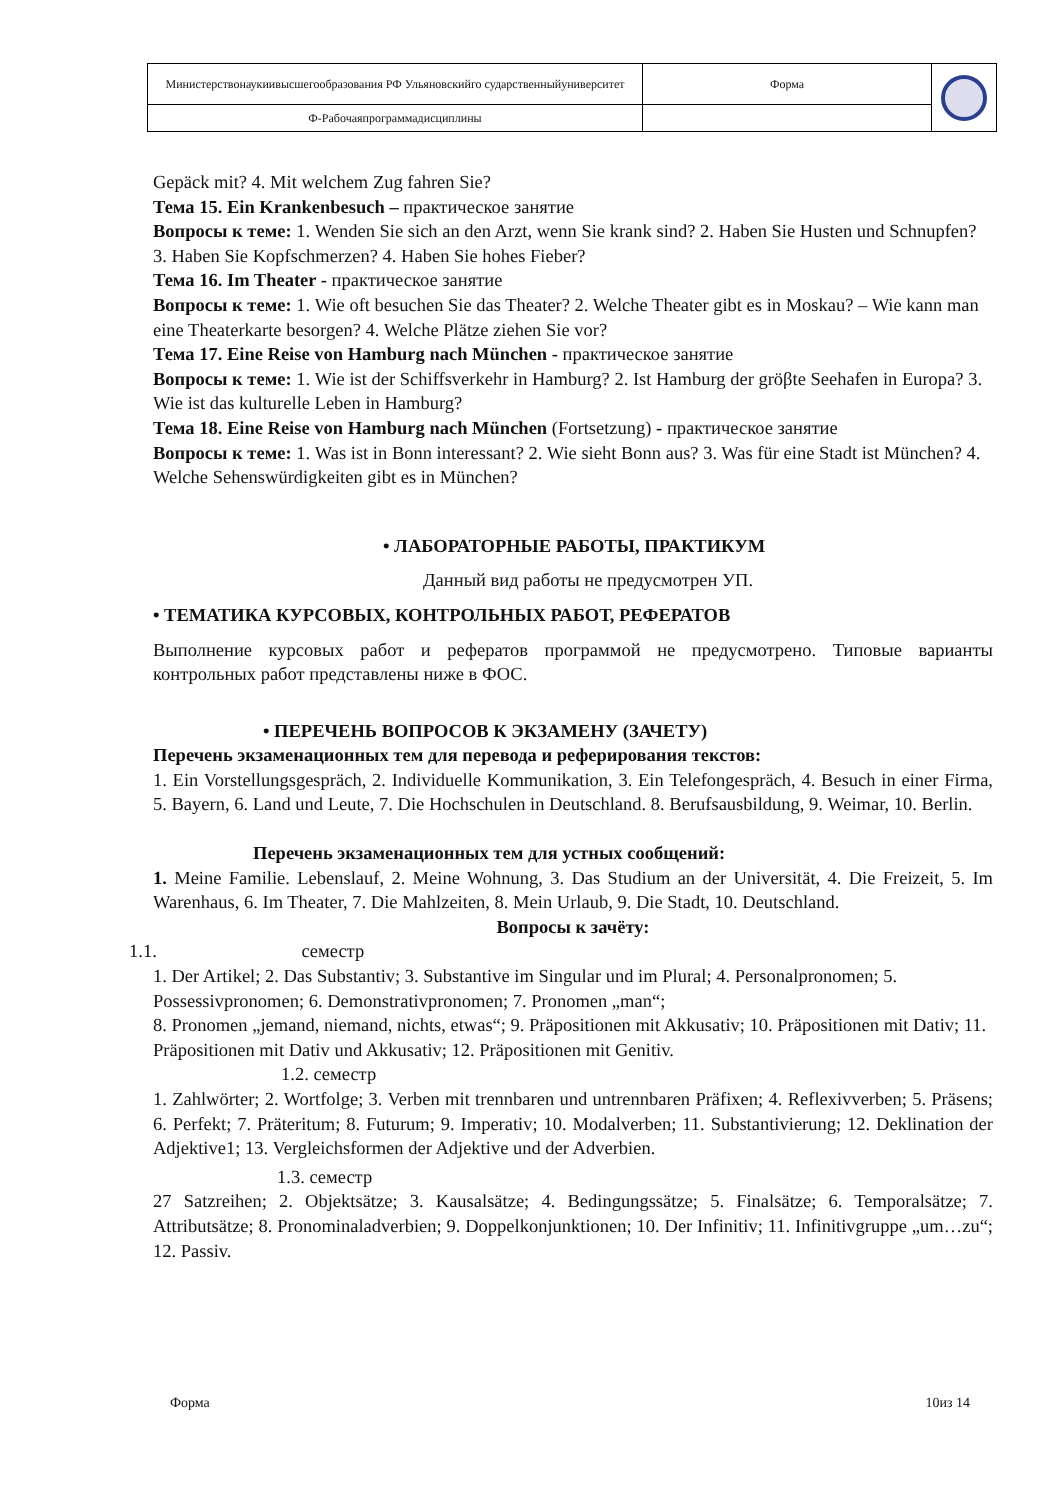| Министерствонаукиивысшегообразования РФ Ульяновскийго сударственныйуниверситет | Форма | |
| Ф-Рабочаяпрограммадисциплины | | |
Gepäck mit? 4. Mit welchem Zug fahren Sie?
Тема 15. Ein Krankenbesuch – практическое занятие
Вопросы к теме: 1. Wenden Sie sich an den Arzt, wenn Sie krank sind? 2. Haben Sie Husten und Schnupfen? 3. Haben Sie Kopfschmerzen? 4. Haben Sie hohes Fieber?
Тема 16. Im Theater - практическое занятие
Вопросы к теме: 1. Wie oft besuchen Sie das Theater? 2. Welche Theater gibt es in Moskau? – Wie kann man eine Theaterkarte besorgen? 4. Welche Plätze ziehen Sie vor?
Тема 17. Eine Reise von Hamburg nach München - практическое занятие
Вопросы к теме: 1. Wie ist der Schiffsverkehr in Hamburg? 2. Ist Hamburg der gröβte Seehafen in Europa? 3. Wie ist das kulturelle Leben in Hamburg?
Тема 18. Eine Reise von Hamburg nach München (Fortsetzung) - практическое занятие
Вопросы к теме: 1. Was ist in Bonn interessant? 2. Wie sieht Bonn aus? 3. Was für eine Stadt ist München? 4. Welche Sehenswürdigkeiten gibt es in München?
• ЛАБОРАТОРНЫЕ РАБОТЫ, ПРАКТИКУМ
Данный вид работы не предусмотрен УП.
• ТЕМАТИКА КУРСОВЫХ, КОНТРОЛЬНЫХ РАБОТ, РЕФЕРАТОВ
Выполнение курсовых работ и рефератов программой не предусмотрено. Типовые варианты контрольных работ представлены ниже в ФОС.
• ПЕРЕЧЕНЬ ВОПРОСОВ К ЭКЗАМЕНУ (ЗАЧЕТУ)
Перечень экзаменационных тем для перевода и реферирования текстов:
1. Ein Vorstellungsgespräch, 2. Individuelle Kommunikation, 3. Ein Telefongespräch, 4. Besuch in einer Firma, 5. Bayern, 6. Land und Leute, 7. Die Hochschulen in Deutschland. 8. Berufsausbildung, 9. Weimar, 10. Berlin.
Перечень экзаменационных тем для устных сообщений:
1. Meine Familie. Lebenslauf, 2. Meine Wohnung, 3. Das Studium an der Universität, 4. Die Freizeit, 5. Im Warenhaus, 6. Im Theater, 7. Die Mahlzeiten, 8. Mein Urlaub, 9. Die Stadt, 10. Deutschland.
Вопросы к зачёту:
1.1. семестр
1. Der Artikel; 2. Das Substantiv; 3. Substantive im Singular und im Plural; 4. Personalpronomen; 5. Possessivpronomen; 6. Demonstrativpronomen; 7. Pronomen „man“;
8. Pronomen „jemand, niemand, nichts, etwas“; 9. Präpositionen mit Akkusativ; 10. Präpositionen mit Dativ; 11. Präpositionen mit Dativ und Akkusativ; 12. Präpositionen mit Genitiv.
1.2. семестр
1. Zahlwörter; 2. Wortfolge; 3. Verben mit trennbaren und untrennbaren Präfixen; 4. Reflexivverben; 5. Präsens; 6. Perfekt; 7. Präteritum; 8. Futurum; 9. Imperativ; 10. Modalverben; 11. Substantivierung; 12. Deklination der Adjektive1; 13. Vergleichsformen der Adjektive und der Adverbien.
1.3. семестр
27 Satzreihen; 2. Objektsätze; 3. Kausalsätze; 4. Bedingungssätze; 5. Finalsätze; 6. Temporalsätze; 7. Attributsätze; 8. Pronominaladverbien; 9. Doppelkonjunktionen; 10. Der Infinitiv; 11. Infinitivgruppe „um…zu“; 12. Passiv.
Форма 10из 14